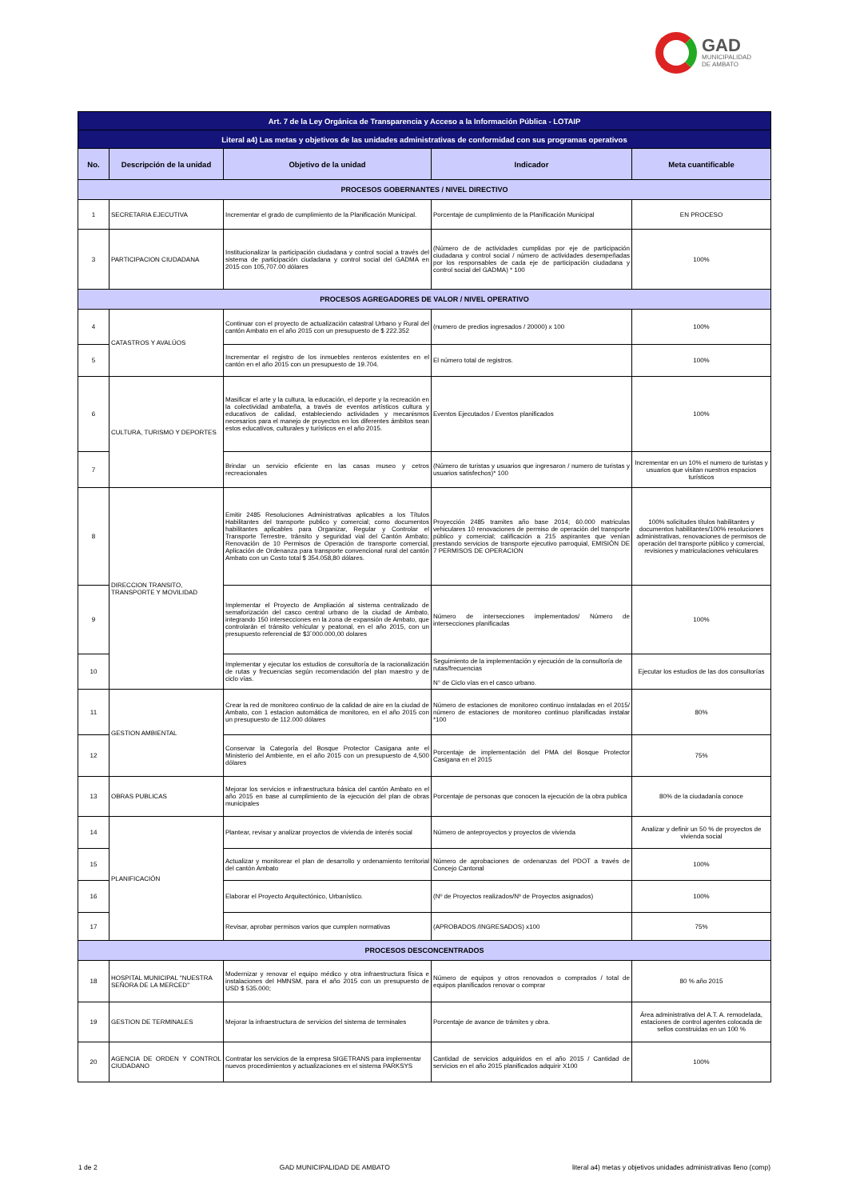GAD
MUNICIPALIDAD
DE AMBATO
| Art. 7 de la Ley Orgánica de Transparencia y Acceso a la Información Pública - LOTAIP | | | | |
| Literal a4) Las metas y objetivos de las unidades administrativas de conformidad con sus programas operativos | | | | |
| No. | Descripción de la unidad | Objetivo de la unidad | Indicador | Meta cuantificable |
| PROCESOS GOBERNANTES / NIVEL DIRECTIVO | | | | |
| 1 | SECRETARIA EJECUTIVA | Incrementar el grado de cumplimiento de la Planificación Municipal. | Porcentaje de cumplimiento de la Planificación Municipal | EN PROCESO |
| 3 | PARTICIPACION CIUDADANA | Institucionalizar la participación ciudadana y control social a través del sistema de participación ciudadana y control social del GADMA en 2015 con 105,707.00 dólares | (Número de de actividades cumplidas por eje de participación ciudadana y control social / número de actividades desempeñadas por los responsables de cada eje de participación ciudadana y control social del GADMA) * 100 | 100% |
| PROCESOS AGREGADORES DE VALOR / NIVEL OPERATIVO | | | | |
| 4 | CATASTROS Y AVALÚOS | Continuar con el proyecto de actualización catastral Urbano y Rural del cantón Ambato en el año 2015 con un presupuesto de $ 222.352 | (numero de predios ingresados / 20000) x 100 | 100% |
| 5 | | Incrementar el registro de los inmuebles renteros existentes en el cantón en el año 2015 con un presupuesto de 19.704. | El número total de registros. | 100% |
| 6 | CULTURA, TURISMO Y DEPORTES | Masificar el arte y la cultura, la educación, el deporte y la recreación en la colectividad ambateña, a través de eventos artísticos cultura y educativos de calidad, estableciendo actividades y mecanismos necesarios para el manejo de proyectos en los diferentes ámbitos sean estos educativos, culturales y turísticos en el año 2015. | Eventos Ejecutados / Eventos planificados | 100% |
| 7 | | Brindar un servicio eficiente en las casas museo y cetros recreacionales | (Número de turistas y usuarios que ingresaron / numero de turistas y usuarios satisfechos)* 100 | Incrementar en un 10% el numero de turistas y usuarios que visitan nuestros espacios turísticos |
| 8 | DIRECCION TRANSITO, TRANSPORTE Y MOVILIDAD | Emitir 2485 Resoluciones Administrativas aplicables a los Títulos Habilitantes del transporte publico y comercial; como documentos habilitantes aplicables para Organizar, Regular y Controlar el Transporte Terrestre, tránsito y seguridad vial del Cantón Ambato; Renovación de 10 Permisos de Operación de transporte comercial, Aplicación de Ordenanza para transporte convencional rural del cantón Ambato con un Costo total $ 354.058,80 dólares. | Proyección 2485 tramites año base 2014; 60.000 matriculas vehiculares 10 renovaciones de permiso de operación del transporte público y comercial; calificación a 215 aspirantes que venían prestando servicios de transporte ejecutivo parroquial, EMISIÓN DE 7 PERMISOS DE OPERACION | 100% solicitudes títulos habilitantes y documentos habilitantes/100% resoluciones administrativas, renovaciones de permisos de operación del transporte público y comercial, revisiones y matriculaciones vehiculares |
| 9 | | Implementar el Proyecto de Ampliación al sistema centralizado de semaforización del casco central urbano de la ciudad de Ambato, integrando 150 intersecciones en la zona de expansión de Ambato, que controlarán el tránsito vehícular y peatonal, en el año 2015, con un presupuesto referencial de $3´000.000,00 dolares | Número de intersecciones implementados/ Número de intersecciones planificadas | 100% |
| 10 | | Implementar y ejecutar los estudios de consultoría de la racionalización de rutas y frecuencias según recomendación del plan maestro y de ciclo vías. | Seguimiento de la implementación y ejecución de la consultoría de rutas/frecuencias N° de Ciclo vías en el casco urbano. | Ejecutar los estudios de las dos consultorías |
| 11 | GESTION AMBIENTAL | Crear la red de monitoreo continuo de la calidad de aire en la ciudad de Ambato, con 1 estacion automática de monitoreo, en el año 2015 con un presupuesto de 112.000 dólares | Número de estaciones de monitoreo continuo instaladas en el 2015/ número de estaciones de monitoreo continuo planificadas instalar *100 | 80% |
| 12 | | Conservar la Categoría del Bosque Protector Casigana ante el Ministerio del Ambiente, en el año 2015 con un presupuesto de 4,500 dólares | Porcentaje de implementación del PMA del Bosque Protector Casigana en el 2015 | 75% |
| 13 | OBRAS PUBLICAS | Mejorar los servicios e infraestructura básica del cantón Ambato en el año 2015 en base al cumplimiento de la ejecución del plan de obras municipales | Porcentaje de personas que conocen la ejecución de la obra publica | 80% de la ciudadanía conoce |
| 14 | PLANIFICACIÓN | Plantear, revisar y analizar proyectos de vivienda de interés social | Número de anteproyectos y proyectos de vivienda | Analizar y definir un 50 % de proyectos de vivienda social |
| 15 | | Actualizar y monitorear el plan de desarrollo y ordenamiento territorial del cantón Ambato | Número de aprobaciones de ordenanzas del PDOT a través de Concejo Cantonal | 100% |
| 16 | | Elaborar el Proyecto Arquitectónico, Urbanístico. | (Nº de Proyectos realizados/Nº de Proyectos asignados) | 100% |
| 17 | | Revisar, aprobar permisos varios que cumplen normativas | (APROBADOS /INGRESADOS) x100 | 75% |
| PROCESOS DESCONCENTRADOS | | | | |
| 18 | HOSPITAL MUNICIPAL "NUESTRA SEÑORA DE LA MERCED" | Modernizar y renovar el equipo médico y otra infraestructura física e instalaciones del HMNSM, para el año 2015 con un presupuesto de USD $ 535.000; | Número de equipos y otros renovados o comprados / total de equipos planificados renovar o comprar | 80 % año 2015 |
| 19 | GESTION DE TERMINALES | Mejorar la infraestructura de servicios del sistema de terminales | Porcentaje de avance de trámites y obra. | Área administrativa del A.T. A. remodelada, estaciones de control agentes colocada de sellos construidas en un 100 % |
| 20 | AGENCIA DE ORDEN Y CONTROL CIUDADANO | Contratar los servicios de la empresa SIGETRANS para implementar nuevos procedimientos y actualizaciones en el sistema PARKSYS | Cantidad de servicios adquiridos en el año 2015 / Cantidad de servicios en el año 2015 planificados adquirir X100 | 100% |
1 de 2 GAD MUNICIPALIDAD DE AMBATO literal a4) metas y objetivos unidades administrativas lleno (comp)